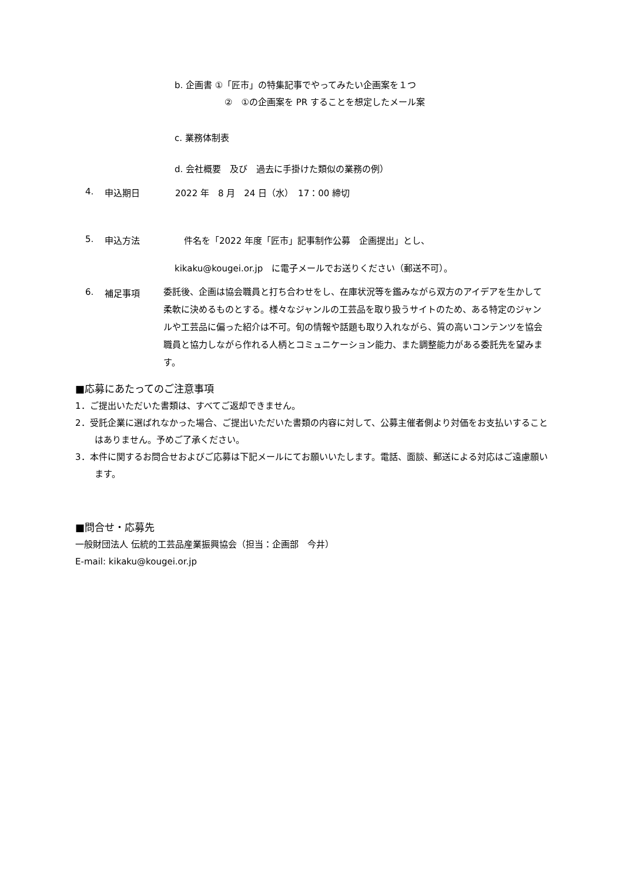b. 企画書 ①「匠市」の特集記事でやってみたい企画案を１つ
②　①の企画案を PR することを想定したメール案
c. 業務体制表
d. 会社概要　及び　過去に手掛けた類似の業務の例）
4. 申込期日 2022 年　8 月　24 日（水）　17：00 締切
5. 申込方法　件名を「2022 年度「匠市」記事制作公募　企画提出」とし、
kikaku@kougei.or.jp　に電子メールでお送りください（郵送不可）。
6. 補足事項 委託後、企画は協会職員と打ち合わせをし、在庫状況等を鑑みながら双方のアイデアを生かして柔軟に決めるものとする。様々なジャンルの工芸品を取り扱うサイトのため、ある特定のジャンルや工芸品に偏った紹介は不可。旬の情報や話題も取り入れながら、質の高いコンテンツを協会職員と協力しながら作れる人柄とコミュニケーション能力、また調整能力がある委託先を望みます。
■応募にあたってのご注意事項
1．ご提出いただいた書類は、すべてご返却できません。
2．受託企業に選ばれなかった場合、ご提出いただいた書類の内容に対して、公募主催者側より対価をお支払いすることはありません。予めご了承ください。
3．本件に関するお問合せおよびご応募は下記メールにてお願いいたします。電話、面談、郵送による対応はご遠慮願います。
■問合せ・応募先
一般財団法人 伝統的工芸品産業振興協会（担当：企画部　今井）
E-mail: kikaku@kougei.or.jp